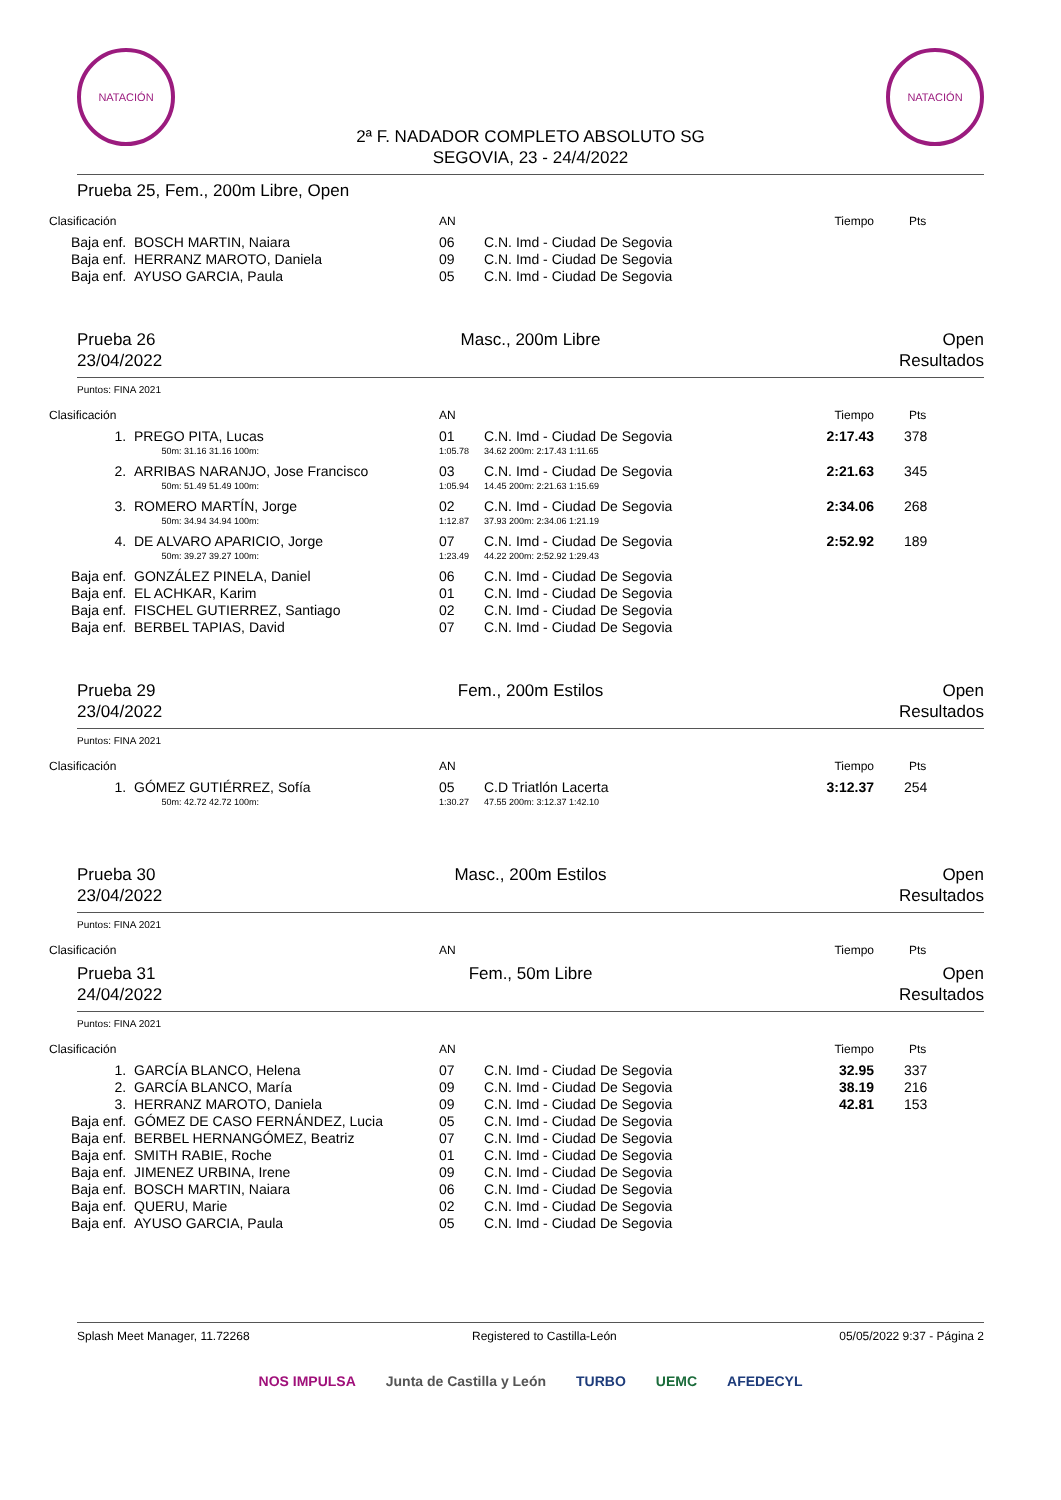NATACIÓN
2ª F. NADADOR COMPLETO ABSOLUTO SG
SEGOVIA, 23 - 24/4/2022
NATACIÓN
Prueba 25, Fem., 200m Libre, Open
| Clasificación | | AN | | Tiempo | Pts |
| --- | --- | --- | --- | --- | --- |
| Baja enf. | BOSCH MARTIN, Naiara | 06 | C.N. Imd - Ciudad De Segovia | | |
| Baja enf. | HERRANZ MAROTO, Daniela | 09 | C.N. Imd - Ciudad De Segovia | | |
| Baja enf. | AYUSO GARCIA, Paula | 05 | C.N. Imd - Ciudad De Segovia | | |
Prueba 26
23/04/2022
Masc., 200m Libre Open
Resultados
Puntos: FINA 2021
| Clasificación | | AN | | Tiempo | Pts |
| --- | --- | --- | --- | --- | --- |
| 1. | PREGO PITA, Lucas | 01 | C.N. Imd - Ciudad De Segovia | 2:17.43 | 378 |
| | 50m: 31.16 31.16 100m: | 1:05.78 | 34.62 200m: 2:17.43 1:11.65 | | |
| 2. | ARRIBAS NARANJO, Jose Francisco | 03 | C.N. Imd - Ciudad De Segovia | 2:21.63 | 345 |
| | 50m: 51.49 51.49 100m: | 1:05.94 | 14.45 200m: 2:21.63 1:15.69 | | |
| 3. | ROMERO MARTÍN, Jorge | 02 | C.N. Imd - Ciudad De Segovia | 2:34.06 | 268 |
| | 50m: 34.94 34.94 100m: | 1:12.87 | 37.93 200m: 2:34.06 1:21.19 | | |
| 4. | DE ALVARO APARICIO, Jorge | 07 | C.N. Imd - Ciudad De Segovia | 2:52.92 | 189 |
| | 50m: 39.27 39.27 100m: | 1:23.49 | 44.22 200m: 2:52.92 1:29.43 | | |
| Baja enf. | GONZÁLEZ PINELA, Daniel | 06 | C.N. Imd - Ciudad De Segovia | | |
| Baja enf. | EL ACHKAR, Karim | 01 | C.N. Imd - Ciudad De Segovia | | |
| Baja enf. | FISCHEL GUTIERREZ, Santiago | 02 | C.N. Imd - Ciudad De Segovia | | |
| Baja enf. | BERBEL TAPIAS, David | 07 | C.N. Imd - Ciudad De Segovia | | |
Prueba 29
23/04/2022
Fem., 200m Estilos Open
Resultados
Puntos: FINA 2021
| Clasificación | | AN | | Tiempo | Pts |
| --- | --- | --- | --- | --- | --- |
| 1. | GÓMEZ GUTIÉRREZ, Sofía | 05 | C.D Triatlón Lacerta | 3:12.37 | 254 |
| | 50m: 42.72 42.72 100m: | 1:30.27 | 47.55 200m: 3:12.37 1:42.10 | | |
Prueba 30
23/04/2022
Masc., 200m Estilos Open
Resultados
Puntos: FINA 2021
| Clasificación | | AN | | Tiempo | Pts |
| --- | --- | --- | --- | --- | --- |
Prueba 31
24/04/2022
Fem., 50m Libre Open
Resultados
Puntos: FINA 2021
| Clasificación | | AN | | Tiempo | Pts |
| --- | --- | --- | --- | --- | --- |
| 1. | GARCÍA BLANCO, Helena | 07 | C.N. Imd - Ciudad De Segovia | 32.95 | 337 |
| 2. | GARCÍA BLANCO, María | 09 | C.N. Imd - Ciudad De Segovia | 38.19 | 216 |
| 3. | HERRANZ MAROTO, Daniela | 09 | C.N. Imd - Ciudad De Segovia | 42.81 | 153 |
| Baja enf. | GÓMEZ DE CASO FERNÁNDEZ, Lucia | 05 | C.N. Imd - Ciudad De Segovia | | |
| Baja enf. | BERBEL HERNANGÓMEZ, Beatriz | 07 | C.N. Imd - Ciudad De Segovia | | |
| Baja enf. | SMITH RABIE, Roche | 01 | C.N. Imd - Ciudad De Segovia | | |
| Baja enf. | JIMENEZ URBINA, Irene | 09 | C.N. Imd - Ciudad De Segovia | | |
| Baja enf. | BOSCH MARTIN, Naiara | 06 | C.N. Imd - Ciudad De Segovia | | |
| Baja enf. | QUERU, Marie | 02 | C.N. Imd - Ciudad De Segovia | | |
| Baja enf. | AYUSO GARCIA, Paula | 05 | C.N. Imd - Ciudad De Segovia | | |
Splash Meet Manager, 11.72268 Registered to Castilla-León 05/05/2022 9:37 - Página 2
NOS IMPULSA Junta de Castilla y León TURBO UEMC AFEDECYL